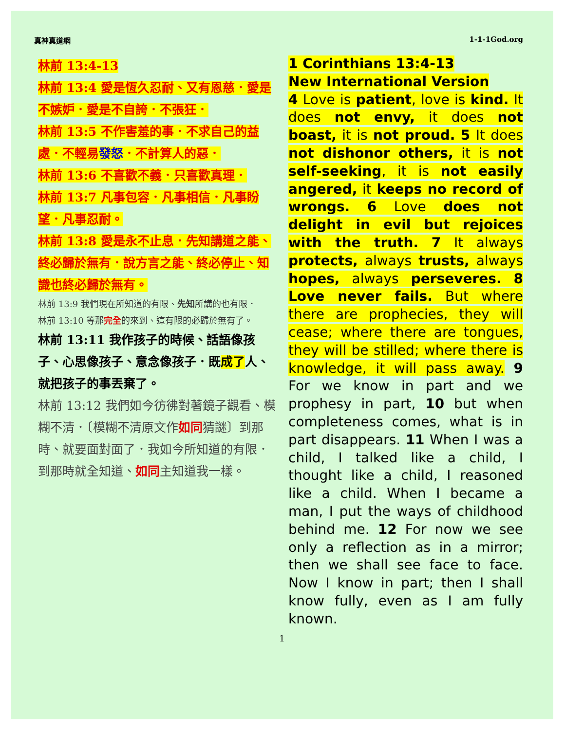真神真道網 1-1-1God.org
林前 13:4-13
林前 13:4 愛是恆久忍耐、又有恩慈．愛是不嫉妒．愛是不自誇．不張狂．
林前 13:5 不作害羞的事．不求自己的益處．不輕易發怒．不計算人的惡．
林前 13:6 不喜歡不義．只喜歡真理．
林前 13:7 凡事包容．凡事相信．凡事盼望．凡事忍耐。
林前 13:8 愛是永不止息．先知講道之能、終必歸於無有．說方言之能、終必停止、知識也終必歸於無有。
林前 13:9 我們現在所知道的有限、先知所講的也有限．
林前 13:10 等那完全的來到、這有限的必歸於無有了。
林前 13:11 我作孩子的時候、話語像孩子、心思像孩子、意念像孩子．既成了人、就把孩子的事丟棄了。
林前 13:12 我們如今彷彿對著鏡子觀看、模糊不清．〔模糊不清原文作如同猜謎〕到那時、就要面對面了．我如今所知道的有限．到那時就全知道、如同主知道我一樣。
1 Corinthians 13:4-13
New International Version
4 Love is patient, love is kind. It does not envy, it does not boast, it is not proud. 5 It does not dishonor others, it is not self-seeking, it is not easily angered, it keeps no record of wrongs. 6 Love does not delight in evil but rejoices with the truth. 7 It always protects, always trusts, always hopes, always perseveres. 8 Love never fails. But where there are prophecies, they will cease; where there are tongues, they will be stilled; where there is knowledge, it will pass away. 9 For we know in part and we prophesy in part, 10 but when completeness comes, what is in part disappears. 11 When I was a child, I talked like a child, I thought like a child, I reasoned like a child. When I became a man, I put the ways of childhood behind me. 12 For now we see only a reflection as in a mirror; then we shall see face to face. Now I know in part; then I shall know fully, even as I am fully known.
1